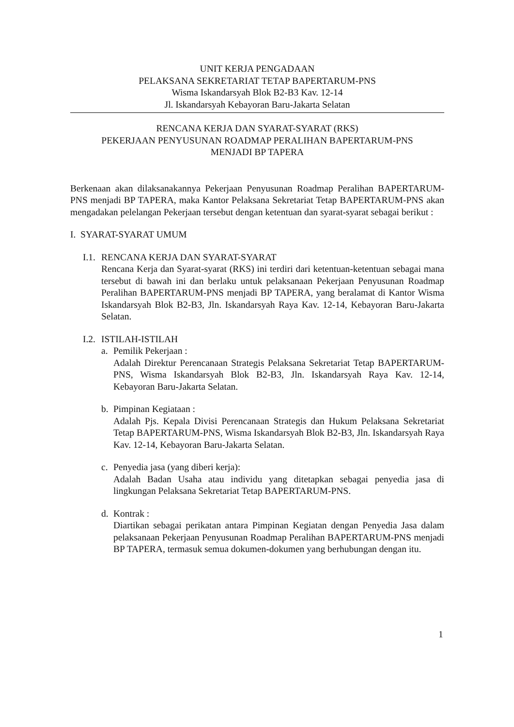UNIT KERJA PENGADAAN
PELAKSANA SEKRETARIAT TETAP BAPERTARUM-PNS
Wisma Iskandarsyah Blok B2-B3 Kav. 12-14
Jl. Iskandarsyah Kebayoran Baru-Jakarta Selatan
RENCANA KERJA DAN SYARAT-SYARAT (RKS)
PEKERJAAN PENYUSUNAN ROADMAP PERALIHAN BAPERTARUM-PNS
MENJADI BP TAPERA
Berkenaan akan dilaksanakannya Pekerjaan Penyusunan Roadmap Peralihan BAPERTARUM-PNS menjadi BP TAPERA, maka Kantor Pelaksana Sekretariat Tetap BAPERTARUM-PNS akan mengadakan pelelangan Pekerjaan tersebut dengan ketentuan dan syarat-syarat sebagai berikut :
I. SYARAT-SYARAT UMUM
I.1.
RENCANA KERJA DAN SYARAT-SYARAT
Rencana Kerja dan Syarat-syarat (RKS) ini terdiri dari ketentuan-ketentuan sebagai mana tersebut di bawah ini dan berlaku untuk pelaksanaan Pekerjaan Penyusunan Roadmap Peralihan BAPERTARUM-PNS menjadi BP TAPERA, yang beralamat di Kantor Wisma Iskandarsyah Blok B2-B3, Jln. Iskandarsyah Raya Kav. 12-14, Kebayoran Baru-Jakarta Selatan.
I.2.
ISTILAH-ISTILAH
a. Pemilik Pekerjaan :
Adalah Direktur Perencanaan Strategis Pelaksana Sekretariat Tetap BAPERTARUM-PNS, Wisma Iskandarsyah Blok B2-B3, Jln. Iskandarsyah Raya Kav. 12-14, Kebayoran Baru-Jakarta Selatan.
b. Pimpinan Kegiataan :
Adalah Pjs. Kepala Divisi Perencanaan Strategis dan Hukum Pelaksana Sekretariat Tetap BAPERTARUM-PNS, Wisma Iskandarsyah Blok B2-B3, Jln. Iskandarsyah Raya Kav. 12-14, Kebayoran Baru-Jakarta Selatan.
c. Penyedia jasa (yang diberi kerja):
Adalah Badan Usaha atau individu yang ditetapkan sebagai penyedia jasa di lingkungan Pelaksana Sekretariat Tetap BAPERTARUM-PNS.
d. Kontrak :
Diartikan sebagai perikatan antara Pimpinan Kegiatan dengan Penyedia Jasa dalam pelaksanaan Pekerjaan Penyusunan Roadmap Peralihan BAPERTARUM-PNS menjadi BP TAPERA, termasuk semua dokumen-dokumen yang berhubungan dengan itu.
1